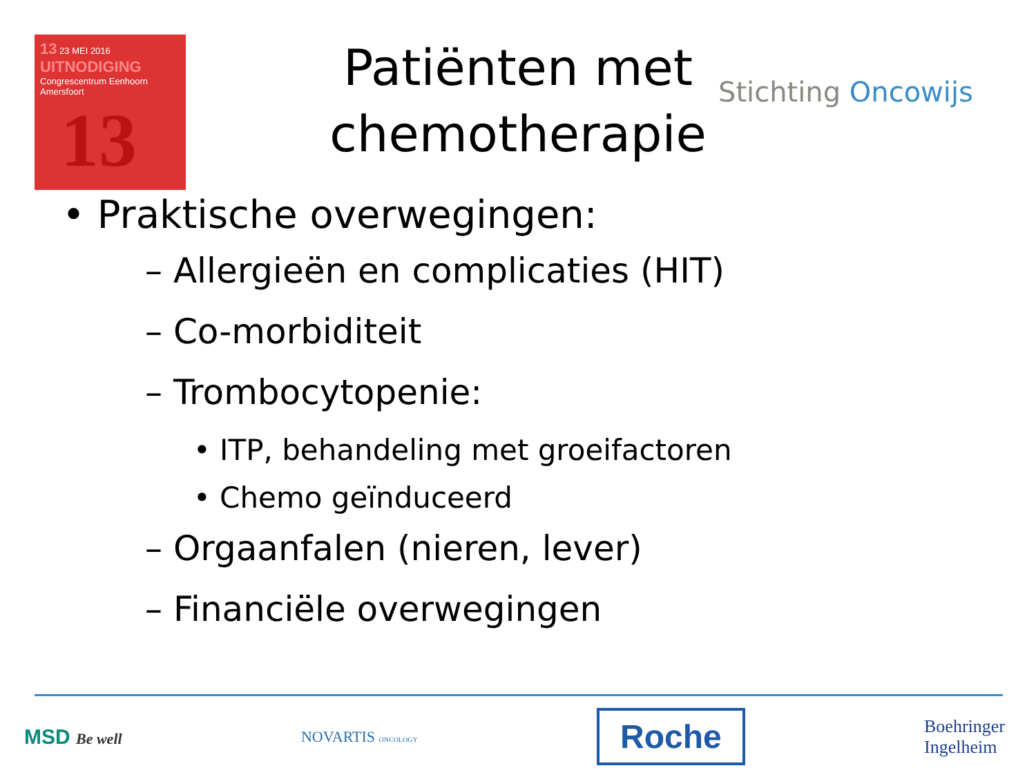13 23 MEI 2016 UITNODIGING
Congrescentrum Eenhoorn
Amersfoort
13
Patiënten met chemotherapie
Stichting Oncowijs
• Praktische overwegingen:
– Allergieën en complicaties (HIT)
– Co-morbiditeit
– Trombocytopenie:
• ITP, behandeling met groeifactoren
• Chemo geïnduceerd
– Orgaanfalen (nieren, lever)
– Financiële overwegingen
MSD Be well NOVARTIS ONCOLOGY
Roche
Boehringer
Ingelheim